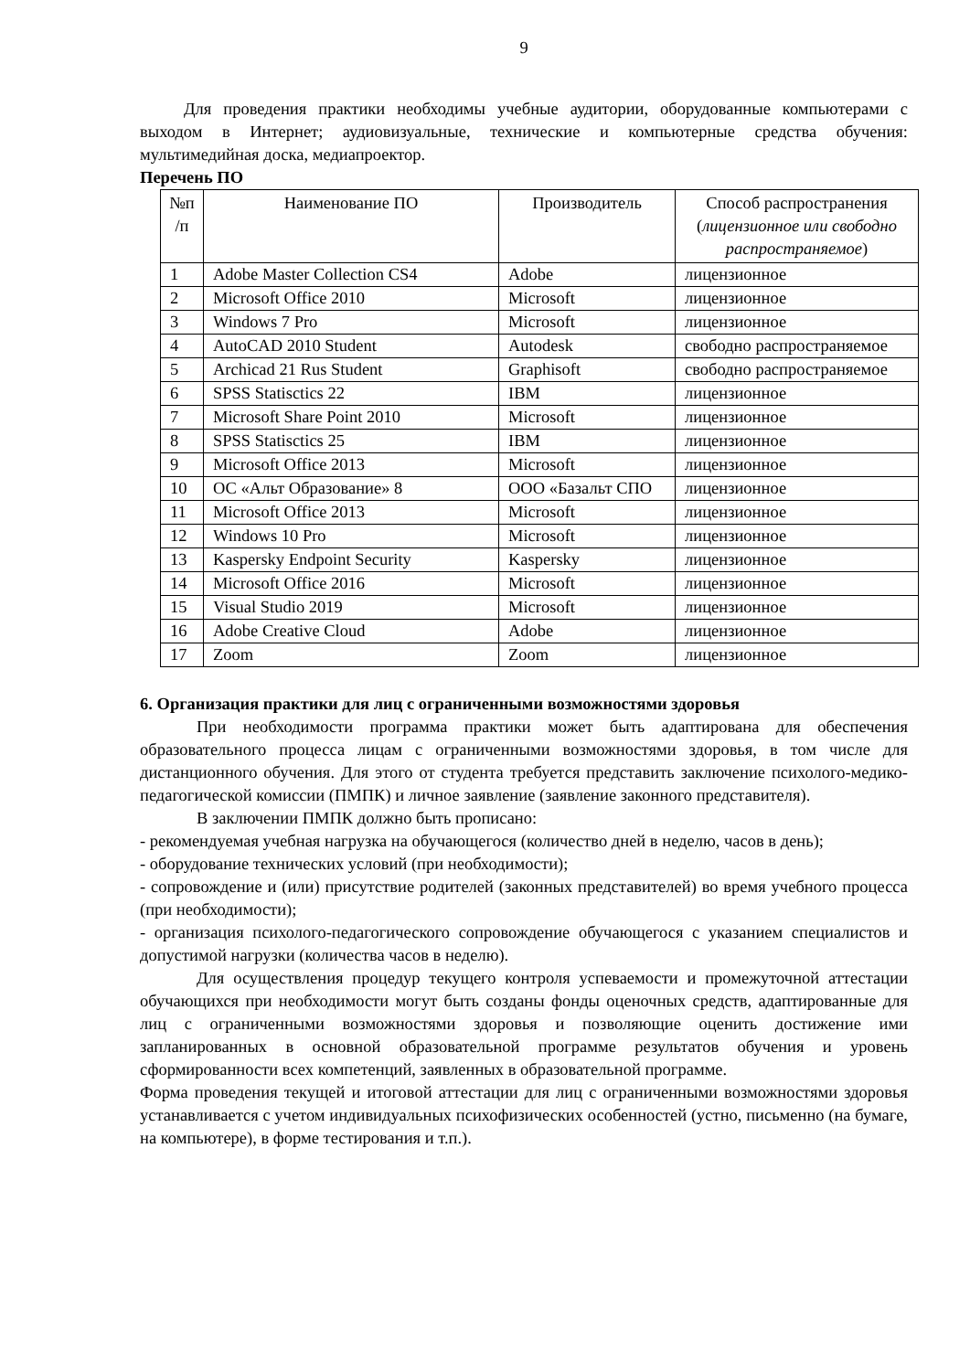9
Для проведения практики необходимы учебные аудитории, оборудованные компьютерами с выходом в Интернет; аудиовизуальные, технические и компьютерные средства обучения: мультимедийная доска, медиапроектор.
Перечень ПО
| №п /п | Наименование ПО | Производитель | Способ распространения ( лицензионное или свободно распространяемое ) |
| --- | --- | --- | --- |
| 1 | Adobe Master Collection CS4 | Adobe | лицензионное |
| 2 | Microsoft Office 2010 | Microsoft | лицензионное |
| 3 | Windows 7 Pro | Microsoft | лицензионное |
| 4 | AutoCAD 2010 Student | Autodesk | свободно распространяемое |
| 5 | Archicad 21 Rus Student | Graphisoft | свободно распространяемое |
| 6 | SPSS Statisctics 22 | IBM | лицензионное |
| 7 | Microsoft Share Point 2010 | Microsoft | лицензионное |
| 8 | SPSS Statisctics 25 | IBM | лицензионное |
| 9 | Microsoft Office 2013 | Microsoft | лицензионное |
| 10 | ОС «Альт Образование» 8 | ООО «Базальт СПО | лицензионное |
| 11 | Microsoft Office 2013 | Microsoft | лицензионное |
| 12 | Windows 10 Pro | Microsoft | лицензионное |
| 13 | Kaspersky Endpoint Security | Kaspersky | лицензионное |
| 14 | Microsoft Office 2016 | Microsoft | лицензионное |
| 15 | Visual Studio 2019 | Microsoft | лицензионное |
| 16 | Adobe Creative Cloud | Adobe | лицензионное |
| 17 | Zoom | Zoom | лицензионное |
6. Организация практики для лиц с ограниченными возможностями здоровья
При необходимости программа практики может быть адаптирована для обеспечения образовательного процесса лицам с ограниченными возможностями здоровья, в том числе для дистанционного обучения. Для этого от студента требуется представить заключение психолого-медико-педагогической комиссии (ПМПК) и личное заявление (заявление законного представителя).
В заключении ПМПК должно быть прописано:
- рекомендуемая учебная нагрузка на обучающегося (количество дней в неделю, часов в день);
- оборудование технических условий (при необходимости);
- сопровождение и (или) присутствие родителей (законных представителей) во время учебного процесса (при необходимости);
- организация психолого-педагогического сопровождение обучающегося с указанием специалистов и допустимой нагрузки (количества часов в неделю).
Для осуществления процедур текущего контроля успеваемости и промежуточной аттестации обучающихся при необходимости могут быть созданы фонды оценочных средств, адаптированные для лиц с ограниченными возможностями здоровья и позволяющие оценить достижение ими запланированных в основной образовательной программе результатов обучения и уровень сформированности всех компетенций, заявленных в образовательной программе.
Форма проведения текущей и итоговой аттестации для лиц с ограниченными возможностями здоровья устанавливается с учетом индивидуальных психофизических особенностей (устно, письменно (на бумаге, на компьютере), в форме тестирования и т.п.).